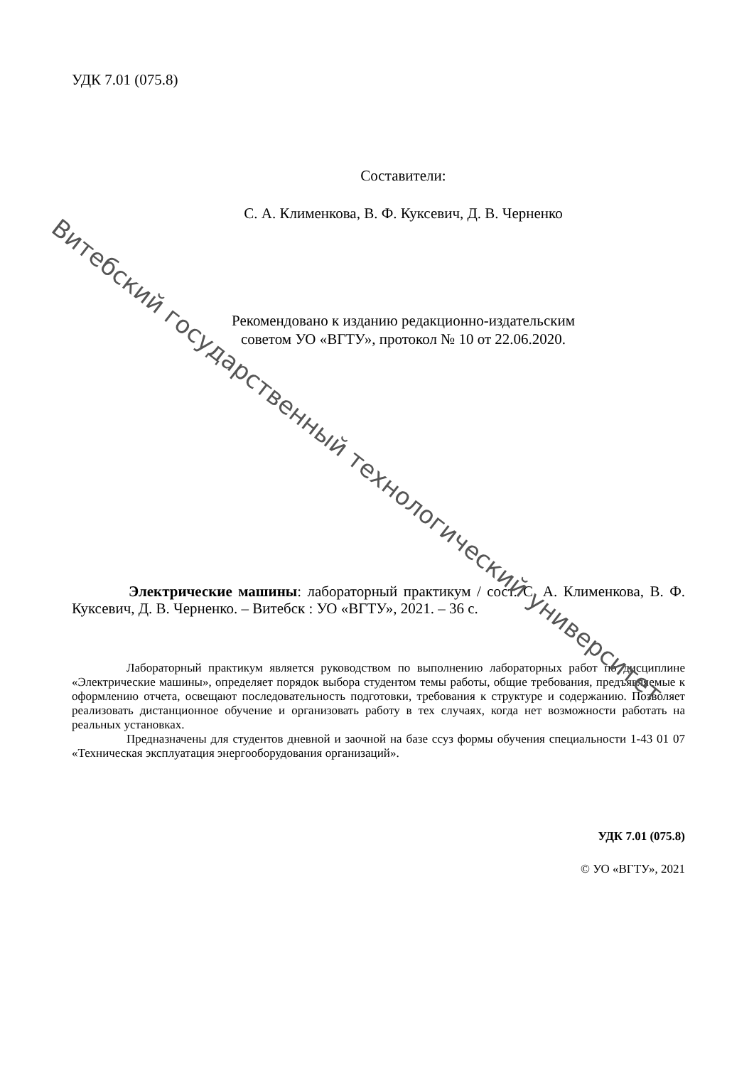УДК 7.01 (075.8)
Составители:
С. А. Клименкова, В. Ф. Куксевич, Д. В. Черненко
Рекомендовано к изданию редакционно-издательским
советом УО «ВГТУ», протокол № 10 от 22.06.2020.
Электрические машины: лабораторный практикум / сост. С. А. Клименкова, В. Ф. Куксевич, Д. В. Черненко. – Витебск : УО «ВГТУ», 2021. – 36 с.
Лабораторный практикум является руководством по выполнению лабораторных работ по дисциплине «Электрические машины», определяет порядок выбора студентом темы работы, общие требования, предъявляемые к оформлению отчета, освещают последовательность подготовки, требования к структуре и содержанию. Позволяет реализовать дистанционное обучение и организовать работу в тех случаях, когда нет возможности работать на реальных установках.
Предназначены для студентов дневной и заочной на базе ссуз формы обучения специальности 1-43 01 07 «Техническая эксплуатация энергооборудования организаций».
УДК 7.01 (075.8)
© УО «ВГТУ», 2021
Витебский государственный технологический университет